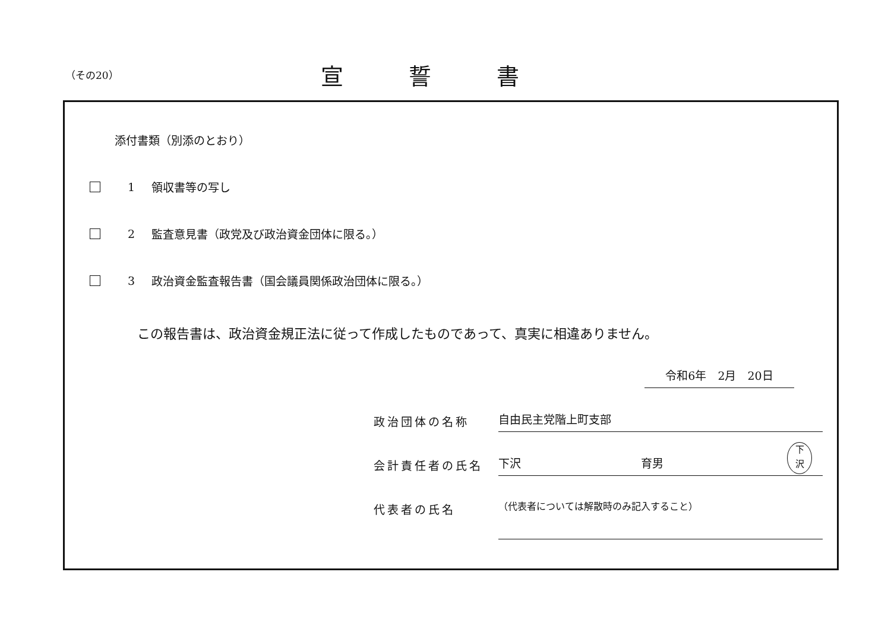（その20）
宣誓書
添付書類（別添のとおり）
1 領収書等の写し
2 監査意見書（政党及び政治資金団体に限る。）
3 政治資金監査報告書（国会議員関係政治団体に限る。）
この報告書は、政治資金規正法に従って作成したものであって、真実に相違ありません。
令和6年　2月　20日
政治団体の名称
自由民主党階上町支部
会計責任者の氏名
下沢 育男
下
沢
代表者の氏名
（代表者については解散時のみ記入すること）